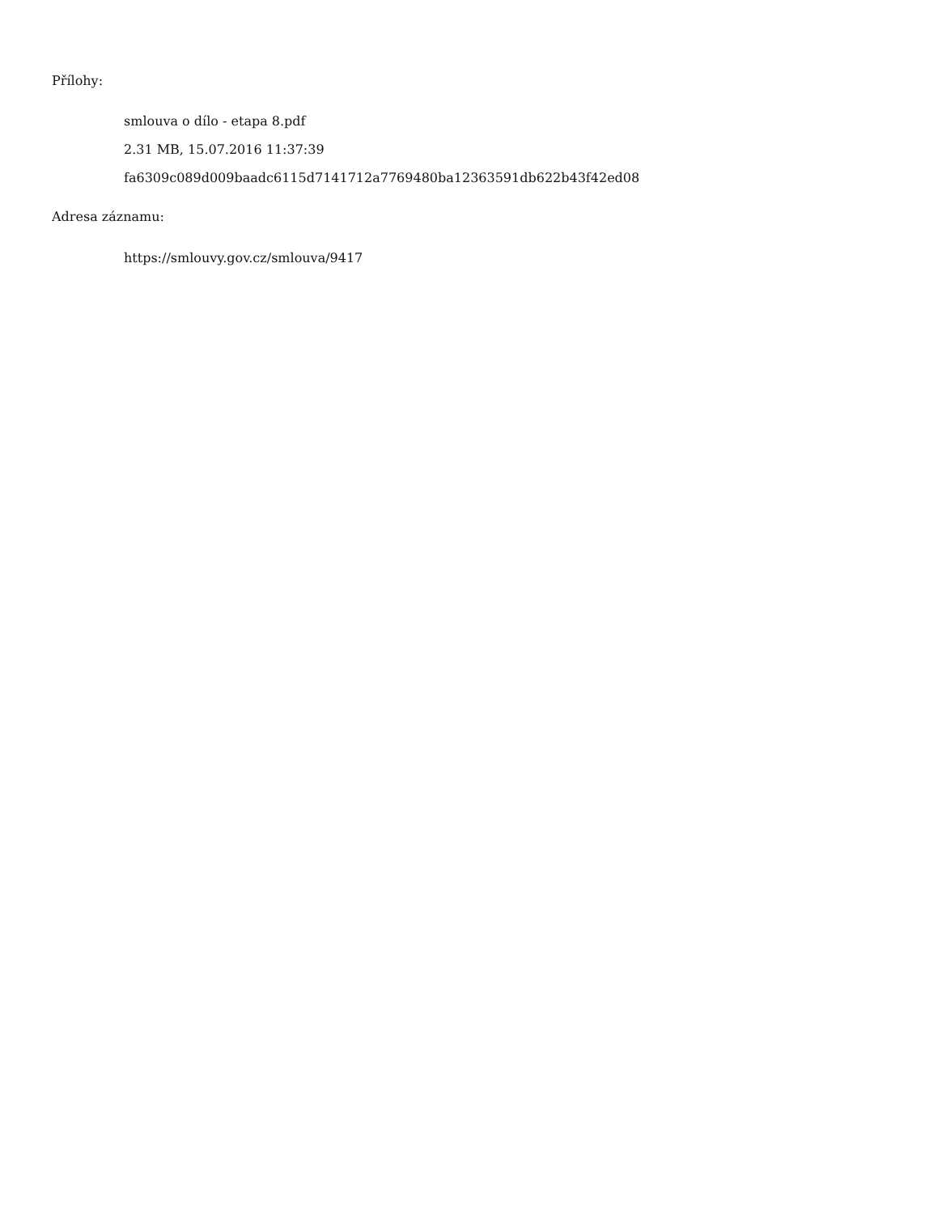Přílohy:
smlouva o dílo - etapa 8.pdf
2.31 MB, 15.07.2016 11:37:39
fa6309c089d009baadc6115d7141712a7769480ba12363591db622b43f42ed08
Adresa záznamu:
https://smlouvy.gov.cz/smlouva/9417